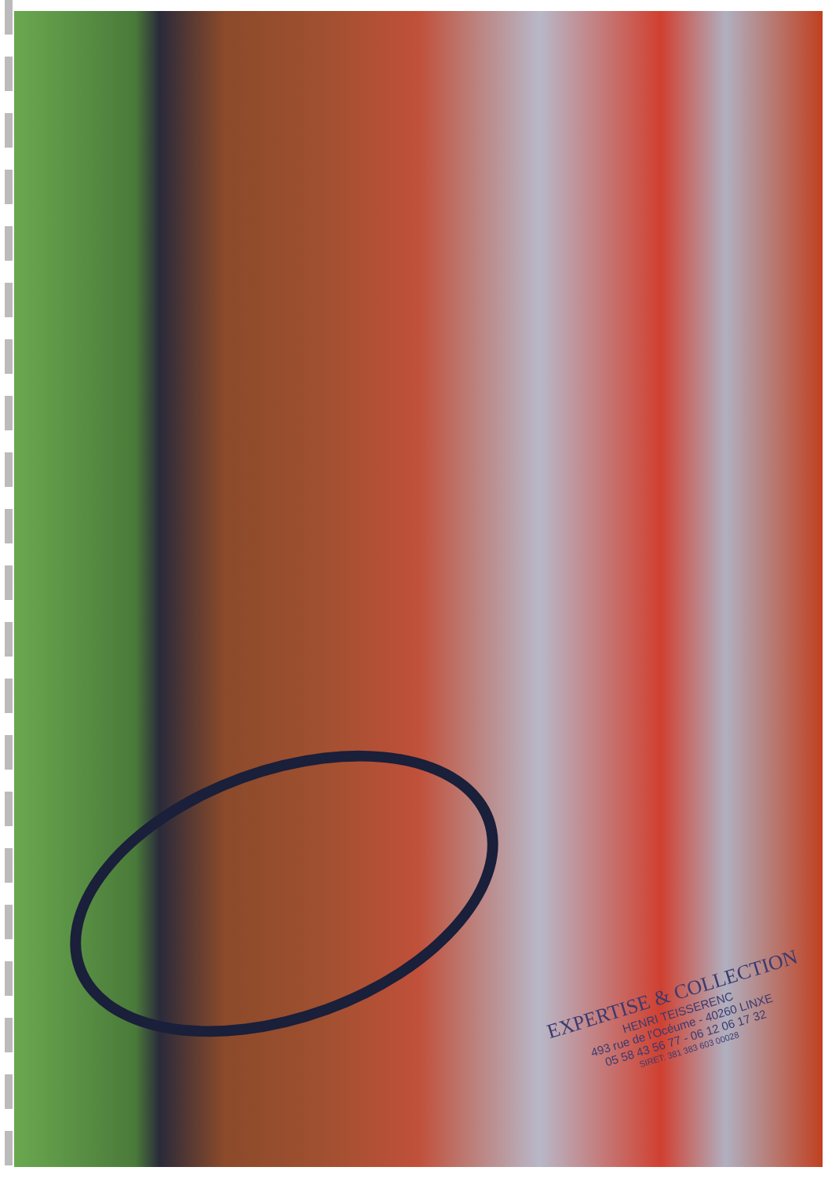EXPERTISE & COLLECTION
HENRI TEISSERENC
493 rue de l'Océume - 40260 LINXE
05 58 43 56 77 - 06 12 06 17 32
SIRET: 381 383 603 00028